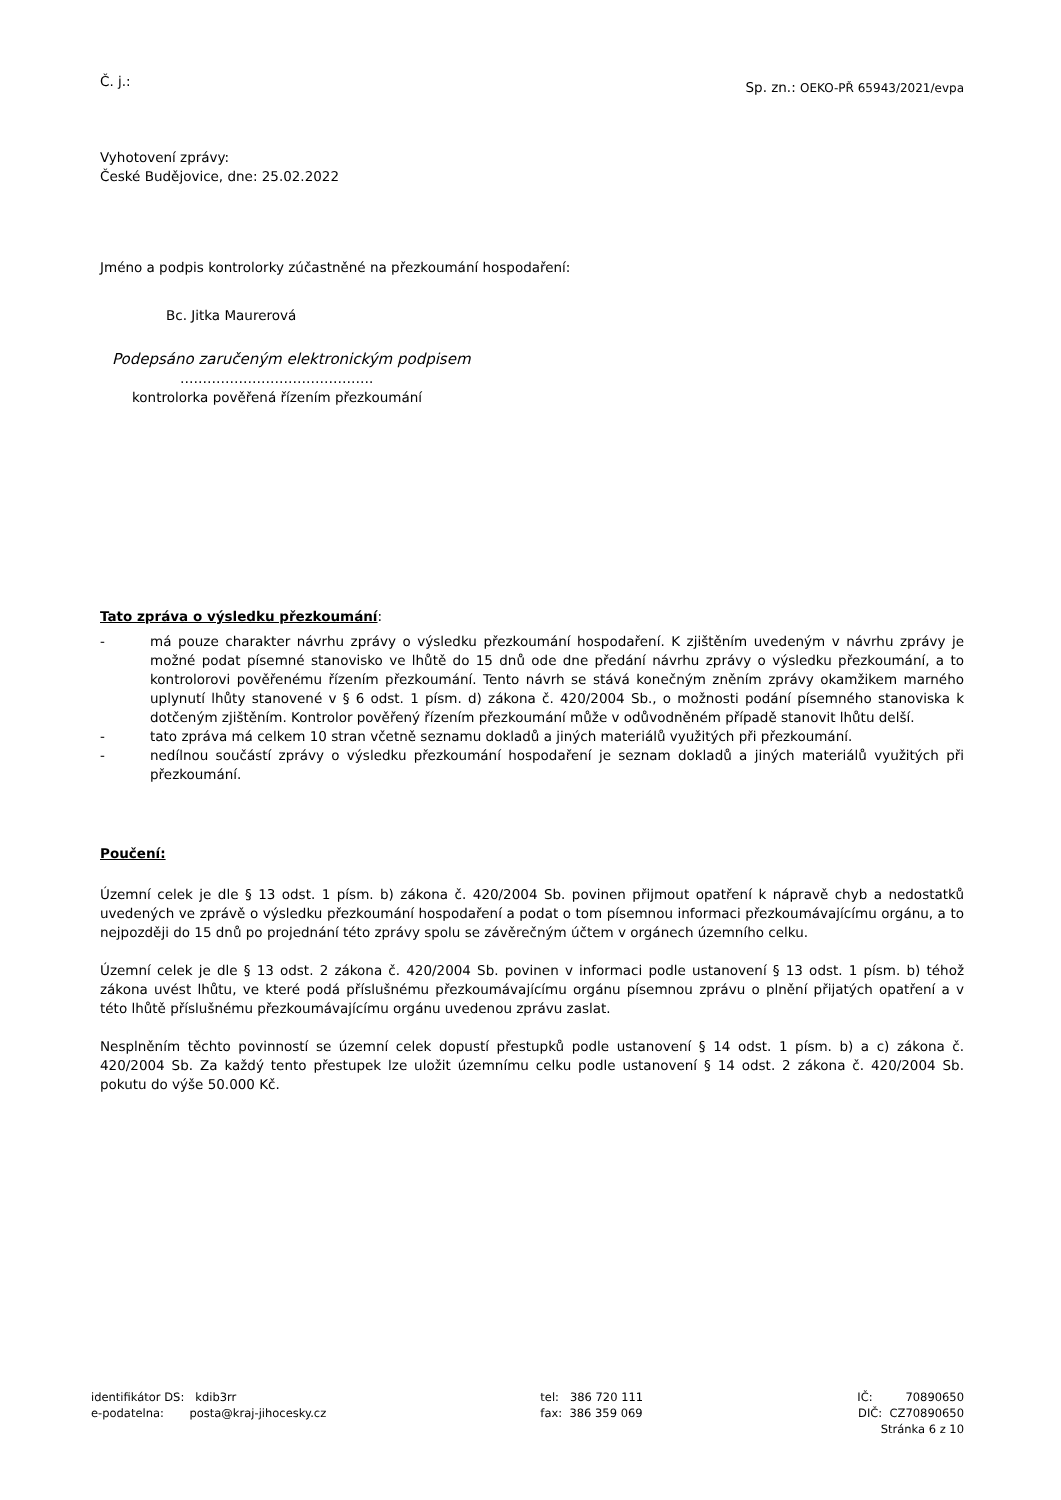Č. j.:
Sp. zn.: OEKO-PŘ 65943/2021/evpa
Vyhotovení zprávy:
České Budějovice, dne: 25.02.2022
Jméno a podpis kontrolorky zúčastněné na přezkoumání hospodaření:
Bc. Jitka Maurerová
Podepsáno zaručeným elektronickým podpisem
…………………………………….
kontrolorka pověřená řízením přezkoumání
Tato zpráva o výsledku přezkoumání:
- má pouze charakter návrhu zprávy o výsledku přezkoumání hospodaření. K zjištěním uvedeným v návrhu zprávy je možné podat písemné stanovisko ve lhůtě do 15 dnů ode dne předání návrhu zprávy o výsledku přezkoumání, a to kontrolorovi pověřenému řízením přezkoumání. Tento návrh se stává konečným zněním zprávy okamžikem marného uplynutí lhůty stanovené v § 6 odst. 1 písm. d) zákona č. 420/2004 Sb., o možnosti podání písemného stanoviska k dotčeným zjištěním. Kontrolor pověřený řízením přezkoumání může v odůvodněném případě stanovit lhůtu delší.
- tato zpráva má celkem 10 stran včetně seznamu dokladů a jiných materiálů využitých při přezkoumání.
- nedílnou součástí zprávy o výsledku přezkoumání hospodaření je seznam dokladů a jiných materiálů využitých při přezkoumání.
Poučení:
Územní celek je dle § 13 odst. 1 písm. b) zákona č. 420/2004 Sb. povinen přijmout opatření k nápravě chyb a nedostatků uvedených ve zprávě o výsledku přezkoumání hospodaření a podat o tom písemnou informaci přezkoumávajícímu orgánu, a to nejpozději do 15 dnů po projednání této zprávy spolu se závěrečným účtem v orgánech územního celku.
Územní celek je dle § 13 odst. 2 zákona č. 420/2004 Sb. povinen v informaci podle ustanovení § 13 odst. 1 písm. b) téhož zákona uvést lhůtu, ve které podá příslušnému přezkoumávajícímu orgánu písemnou zprávu o plnění přijatých opatření a v této lhůtě příslušnému přezkoumávajícímu orgánu uvedenou zprávu zaslat.
Nesplněním těchto povinností se územní celek dopustí přestupků podle ustanovení § 14 odst. 1 písm. b) a c) zákona č. 420/2004 Sb. Za každý tento přestupek lze uložit územnímu celku podle ustanovení § 14 odst. 2 zákona č. 420/2004 Sb. pokutu do výše 50.000 Kč.
identifikátor DS: kdib3rr
e-podatelna: posta@kraj-jihocesky.cz
tel: 386 720 111
fax: 386 359 069
IČ: 70890650
DIČ: CZ70890650
Stránka 6 z 10